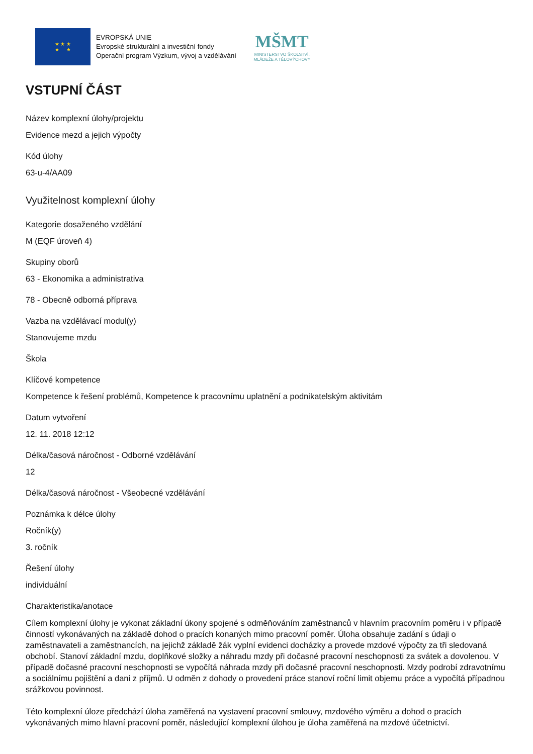★ ★ ★
★ ★
EVROPSKÁ UNIE
Evropské strukturální a investiční fondy
Operační program Výzkum, vývoj a vzdělávání
MŠMT
MINISTERSTVO ŠKOLSTVÍ,
MLÁDEŽE A TĚLOVÝCHOVY
VSTUPNÍ ČÁST
Název komplexní úlohy/projektu
Evidence mezd a jejich výpočty
Kód úlohy
63-u-4/AA09
Využitelnost komplexní úlohy
Kategorie dosaženého vzdělání
M (EQF úroveň 4)
Skupiny oborů
63 - Ekonomika a administrativa
78 - Obecně odborná příprava
Vazba na vzdělávací modul(y)
Stanovujeme mzdu
Škola
Klíčové kompetence
Kompetence k řešení problémů, Kompetence k pracovnímu uplatnění a podnikatelským aktivitám
Datum vytvoření
12. 11. 2018 12:12
Délka/časová náročnost - Odborné vzdělávání
12
Délka/časová náročnost - Všeobecné vzdělávání
Poznámka k délce úlohy
Ročník(y)
3. ročník
Řešení úlohy
individuální
Charakteristika/anotace
Cílem komplexní úlohy je vykonat základní úkony spojené s odměňováním zaměstnanců v hlavním pracovním poměru i v případě činností vykonávaných na základě dohod o pracích konaných mimo pracovní poměr. Úloha obsahuje zadání s údaji o zaměstnavateli a zaměstnancích, na jejichž základě žák vyplní evidenci docházky a provede mzdové výpočty za tři sledovaná obchobí. Stanoví základní mzdu, doplňkové složky a náhradu mzdy při dočasné pracovní neschopnosti za svátek a dovolenou. V případě dočasné pracovní neschopnosti se vypočítá náhrada mzdy při dočasné pracovní neschopnosti. Mzdy podrobí zdravotnímu a sociálnímu pojištění a dani z příjmů. U odměn z dohody o provedení práce stanoví roční limit objemu práce a vypočítá případnou srážkovou povinnost.
Této komplexní úloze předchází úloha zaměřená na vystavení pracovní smlouvy, mzdového výměru a dohod o pracích vykonávaných mimo hlavní pracovní poměr, následující komplexní úlohou je úloha zaměřená na mzdové účetnictví.